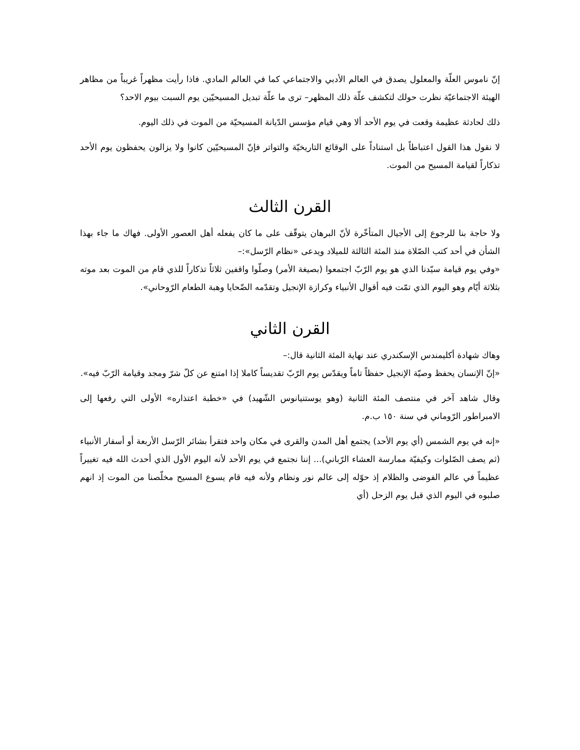إنّ ناموس العلّة والمعلول يصدق في العالم الأدبي والاجتماعي كما في العالم المادي. فاذا رأيت مظهراً غريباً من مظاهر الهيئة الاجتماعيّة نظرت حولك لتكشف علّة ذلك المظهر– ترى ما علّة تبديل المسيحيّين يوم السبت بيوم الاحد؟
ذلك لحادثة عظيمة وقعت في يوم الأحد ألا وهي قيام مؤسس الدّيانة المسيحيّة من الموت في ذلك اليوم.
لا نقول هذا القول اعتباطاً بل استناداً على الوقائع التاريخيّة والتواتر فإنّ المسيحيّين كانوا ولا يزالون يحفظون يوم الأحد تذكاراً لقيامة المسيح من الموت.
القرن الثالث
ولا حاجة بنا للرجوع إلى الأجيال المتأخّرة لأنّ البرهان يتوقّف على ما كان يفعله أهل العصور الأولى. فهاك ما جاء بهذا الشأن في أحد كتب الصّلاة منذ المئة الثالثة للميلاد ويدعى «نظام الرّسل»:–
«وفي يوم قيامة سيّدنا الذي هو يوم الرّبّ اجتمعوا (بصيغة الأمر) وصلّوا واقفين ثلاثاً تذكاراً للذي قام من الموت بعد موته بثلاثة أيّام وهو اليوم الذي تمّت فيه أقوال الأنبياء وكرازة الإنجيل وتقدّمه الضّحايا وهبة الطعام الرّوحاني».
القرن الثاني
وهاك شهادة أكليمندس الإسكندري عند نهاية المئة الثانية قال:–
«إنّ الإنسان يحفظ وصيّة الإنجيل حفظاً تاماً ويقدّس يوم الرّبّ تقديساً كاملا إذا امتنع عن كلّ شرّ ومجد وقيامة الرّبّ فيه».
وقال شاهد آخر في منتصف المئة الثانية (وهو يوستنيانوس الشّهيد) في «خطبة اعتذاره» الأولى التي رفعها إلى الامبراطور الرّوماني في سنة ١٥٠ ب.م.
«إنه في يوم الشمس (أي يوم الأحد) يجتمع أهل المدن والقرى في مكان واحد فتقرأ بشائر الرّسل الأربعة أو أسفار الأنبياء (ثم يصف الصّلوات وكيفيّة ممارسة العشاء الرّباني)... إننا نجتمع في يوم الأحد لأنه اليوم الأول الذي أحدث الله فيه تغييراً عظيماً في عالم الفوضى والظلام إذ حوّله إلى عالم نور ونظام ولأنه فيه قام يسوع المسيح مخلّصنا من الموت إذ انهم صلبوه في اليوم الذي قبل يوم الزحل (أي